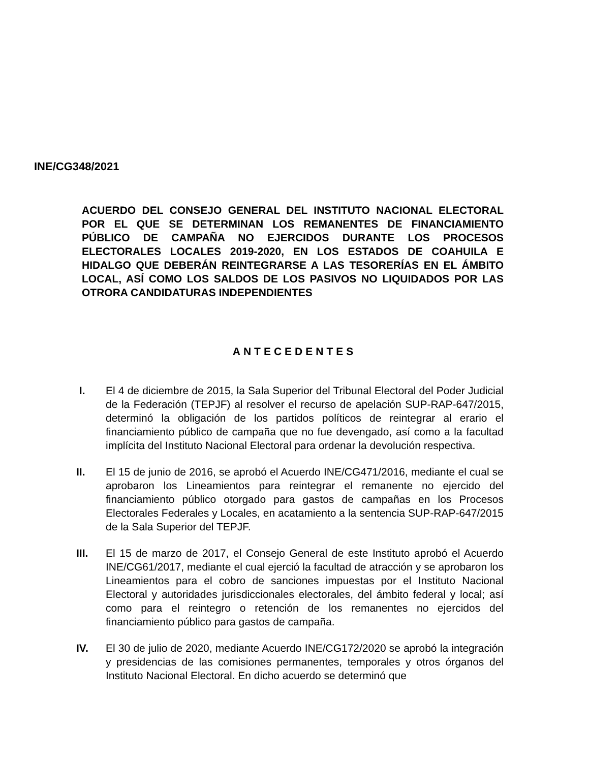INE/CG348/2021
ACUERDO DEL CONSEJO GENERAL DEL INSTITUTO NACIONAL ELECTORAL POR EL QUE SE DETERMINAN LOS REMANENTES DE FINANCIAMIENTO PÚBLICO DE CAMPAÑA NO EJERCIDOS DURANTE LOS PROCESOS ELECTORALES LOCALES 2019-2020, EN LOS ESTADOS DE COAHUILA E HIDALGO QUE DEBERÁN REINTEGRARSE A LAS TESORERÍAS EN EL ÁMBITO LOCAL, ASÍ COMO LOS SALDOS DE LOS PASIVOS NO LIQUIDADOS POR LAS OTRORA CANDIDATURAS INDEPENDIENTES
ANTECEDENTES
I. El 4 de diciembre de 2015, la Sala Superior del Tribunal Electoral del Poder Judicial de la Federación (TEPJF) al resolver el recurso de apelación SUP-RAP-647/2015, determinó la obligación de los partidos políticos de reintegrar al erario el financiamiento público de campaña que no fue devengado, así como a la facultad implícita del Instituto Nacional Electoral para ordenar la devolución respectiva.
II. El 15 de junio de 2016, se aprobó el Acuerdo INE/CG471/2016, mediante el cual se aprobaron los Lineamientos para reintegrar el remanente no ejercido del financiamiento público otorgado para gastos de campañas en los Procesos Electorales Federales y Locales, en acatamiento a la sentencia SUP-RAP-647/2015 de la Sala Superior del TEPJF.
III. El 15 de marzo de 2017, el Consejo General de este Instituto aprobó el Acuerdo INE/CG61/2017, mediante el cual ejerció la facultad de atracción y se aprobaron los Lineamientos para el cobro de sanciones impuestas por el Instituto Nacional Electoral y autoridades jurisdiccionales electorales, del ámbito federal y local; así como para el reintegro o retención de los remanentes no ejercidos del financiamiento público para gastos de campaña.
IV. El 30 de julio de 2020, mediante Acuerdo INE/CG172/2020 se aprobó la integración y presidencias de las comisiones permanentes, temporales y otros órganos del Instituto Nacional Electoral. En dicho acuerdo se determinó que